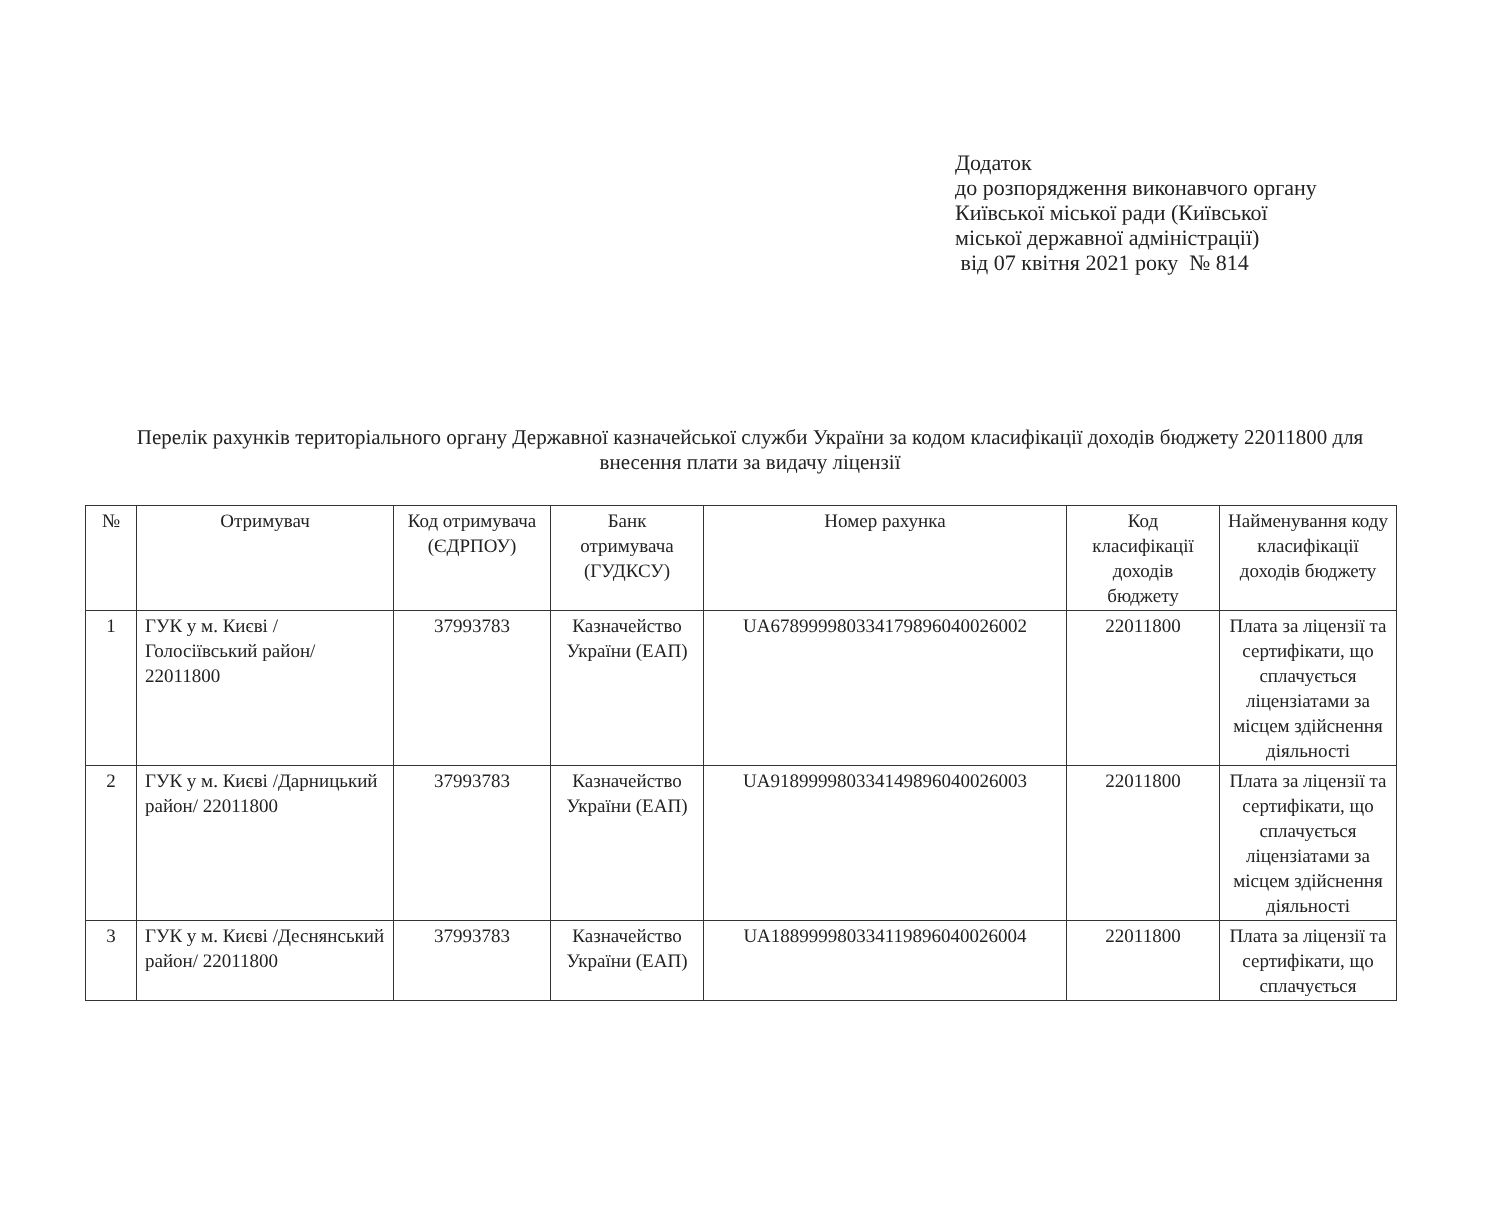Додаток
до розпорядження виконавчого органу
Київської міської ради (Київської
міської державної адміністрації)
від 07 квітня 2021 року № 814
Перелік рахунків територіального органу Державної казначейської служби України за кодом класифікації доходів бюджету 22011800 для внесення плати за видачу ліцензії
| № | Отримувач | Код отримувача (ЄДРПОУ) | Банк отримувача (ГУДКСУ) | Номер рахунка | Код класифікації доходів бюджету | Найменування коду класифікації доходів бюджету |
| --- | --- | --- | --- | --- | --- | --- |
| 1 | ГУК у м. Києві /Голосіївський район/ 22011800 | 37993783 | Казначейство України (ЕАП) | UA678999980334179896040026002 | 22011800 | Плата за ліцензії та сертифікати, що сплачується ліцензіатами за місцем здійснення діяльності |
| 2 | ГУК у м. Києві /Дарницький район/ 22011800 | 37993783 | Казначейство України (ЕАП) | UA918999980334149896040026003 | 22011800 | Плата за ліцензії та сертифікати, що сплачується ліцензіатами за місцем здійснення діяльності |
| 3 | ГУК у м. Києві /Деснянський район/ 22011800 | 37993783 | Казначейство України (ЕАП) | UA188999980334119896040026004 | 22011800 | Плата за ліцензії та сертифікати, що сплачується |